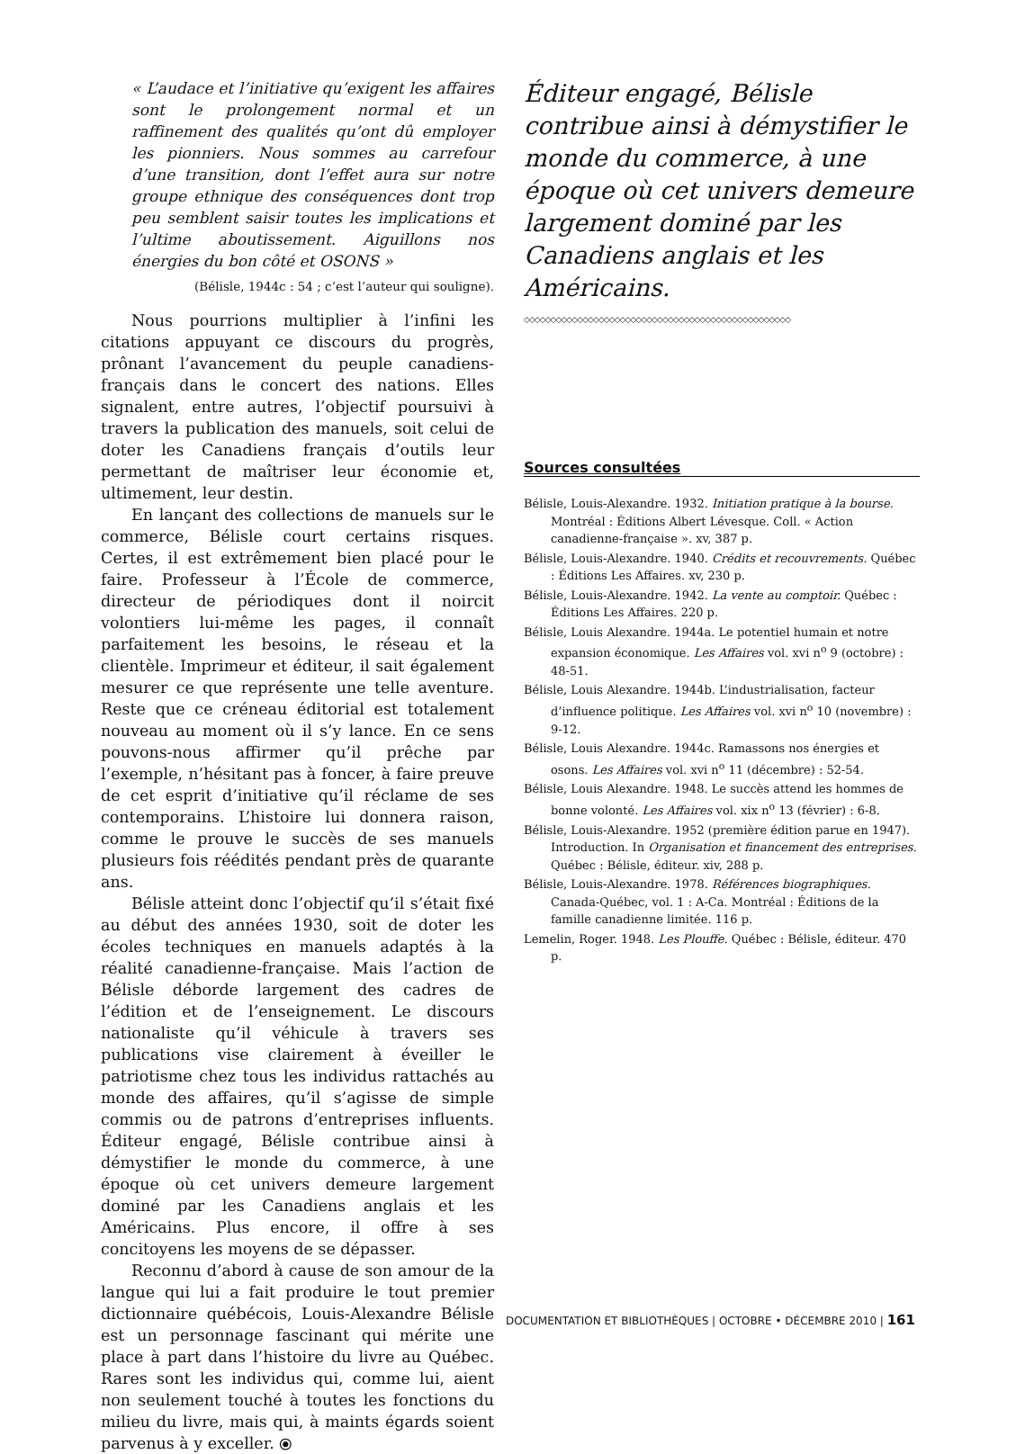« L’audace et l’initiative qu’exigent les affaires sont le prolongement normal et un raffinement des qualités qu’ont dû employer les pionniers. Nous sommes au carrefour d’une transition, dont l’effet aura sur notre groupe ethnique des conséquences dont trop peu semblent saisir toutes les implications et l’ultime aboutissement. Aiguillons nos énergies du bon côté et OSONS »
(Bélisle, 1944c : 54 ; c’est l’auteur qui souligne).
Nous pourrions multiplier à l’infini les citations appuyant ce discours du progrès, prônant l’avancement du peuple canadiens-français dans le concert des nations. Elles signalent, entre autres, l’objectif poursuivi à travers la publication des manuels, soit celui de doter les Canadiens français d’outils leur permettant de maîtriser leur économie et, ultimement, leur destin.
En lançant des collections de manuels sur le commerce, Bélisle court certains risques. Certes, il est extrêmement bien placé pour le faire. Professeur à l’École de commerce, directeur de périodiques dont il noircit volontiers lui-même les pages, il connaît parfaitement les besoins, le réseau et la clientèle. Imprimeur et éditeur, il sait également mesurer ce que représente une telle aventure. Reste que ce créneau éditorial est totalement nouveau au moment où il s’y lance. En ce sens pouvons-nous affirmer qu’il prêche par l’exemple, n’hésitant pas à foncer, à faire preuve de cet esprit d’initiative qu’il réclame de ses contemporains. L’histoire lui donnera raison, comme le prouve le succès de ses manuels plusieurs fois réédités pendant près de quarante ans.
Bélisle atteint donc l’objectif qu’il s’était fixé au début des années 1930, soit de doter les écoles techniques en manuels adaptés à la réalité canadienne-française. Mais l’action de Bélisle déborde largement des cadres de l’édition et de l’enseignement. Le discours nationaliste qu’il véhicule à travers ses publications vise clairement à éveiller le patriotisme chez tous les individus rattachés au monde des affaires, qu’il s’agisse de simple commis ou de patrons d’entreprises influents. Éditeur engagé, Bélisle contribue ainsi à démystifier le monde du commerce, à une époque où cet univers demeure largement dominé par les Canadiens anglais et les Américains. Plus encore, il offre à ses concitoyens les moyens de se dépasser.
Reconnu d’abord à cause de son amour de la langue qui lui a fait produire le tout premier dictionnaire québécois, Louis-Alexandre Bélisle est un personnage fascinant qui mérite une place à part dans l’histoire du livre au Québec. Rares sont les individus qui, comme lui, aient non seulement touché à toutes les fonctions du milieu du livre, mais qui, à maints égards soient parvenus à y exceller. ⦿
Éditeur engagé, Bélisle contribue ainsi à démystifier le monde du commerce, à une époque où cet univers demeure largement dominé par les Canadiens anglais et les Américains.
◇◇◇◇◇◇◇◇◇◇◇◇◇◇◇◇◇◇◇◇◇◇◇◇◇◇◇◇◇◇◇◇◇◇◇◇◇◇◇◇◇◇◇◇◇◇◇◇◇◇
Sources consultées
Bélisle, Louis-Alexandre. 1932. Initiation pratique à la bourse. Montréal : Éditions Albert Lévesque. Coll. « Action canadienne-française ». xv, 387 p.
Bélisle, Louis-Alexandre. 1940. Crédits et recouvrements. Québec : Éditions Les Affaires. xv, 230 p.
Bélisle, Louis-Alexandre. 1942. La vente au comptoir. Québec : Éditions Les Affaires. 220 p.
Bélisle, Louis Alexandre. 1944a. Le potentiel humain et notre expansion économique. Les Affaires vol. xvi n<sup>o</sup> 9 (octobre) : 48-51.
Bélisle, Louis Alexandre. 1944b. L’industrialisation, facteur d’influence politique. Les Affaires vol. xvi n<sup>o</sup> 10 (novembre) : 9-12.
Bélisle, Louis Alexandre. 1944c. Ramassons nos énergies et osons. Les Affaires vol. xvi n<sup>o</sup> 11 (décembre) : 52-54.
Bélisle, Louis Alexandre. 1948. Le succès attend les hommes de bonne volonté. Les Affaires vol. xix n<sup>o</sup> 13 (février) : 6-8.
Bélisle, Louis-Alexandre. 1952 (première édition parue en 1947). Introduction. In Organisation et financement des entreprises. Québec : Bélisle, éditeur. xiv, 288 p.
Bélisle, Louis-Alexandre. 1978. Références biographiques. Canada-Québec, vol. 1 : A-Ca. Montréal : Éditions de la famille canadienne limitée. 116 p.
Lemelin, Roger. 1948. Les Plouffe. Québec : Bélisle, éditeur. 470 p.
DOCUMENTATION ET BIBLIOTHÈQUES | OCTOBRE • DÉCEMBRE 2010 | 161